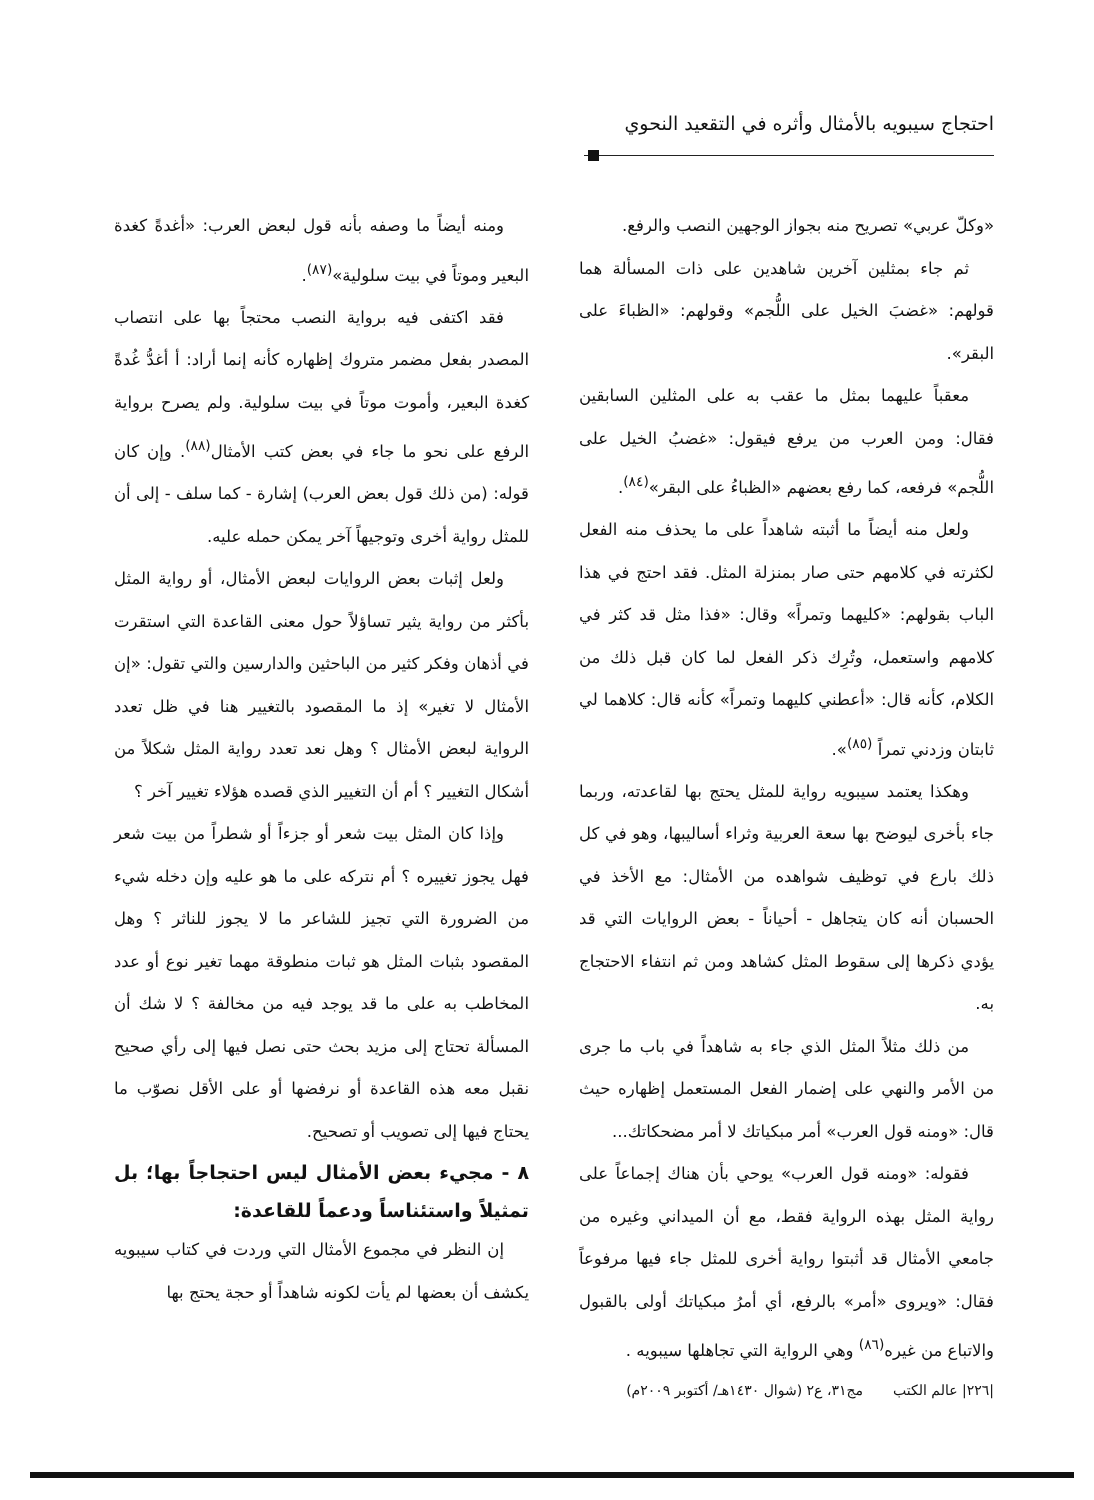احتجاج سيبويه بالأمثال وأثره في التقعيد النحوي
«وكلّ عربي» تصريح منه بجواز الوجهين النصب والرفع.
ثم جاء بمثلين آخرين شاهدين على ذات المسألة هما قولهم: «غضبَ الخيل على اللُّجم» وقولهم: «الظباءَ على البقر».
معقباً عليهما بمثل ما عقب به على المثلين السابقين فقال: ومن العرب من يرفع فيقول: «غضبُ الخيل على اللُّجم» فرفعه، كما رفع بعضهم «الظباءُ على البقر»<sup>(٨٤)</sup>.
ولعل منه أيضاً ما أثبته شاهداً على ما يحذف منه الفعل لكثرته في كلامهم حتى صار بمنزلة المثل. فقد احتج في هذا الباب بقولهم: «كليهما وتمراً» وقال: «فذا مثل قد كثر في كلامهم واستعمل، وتُرِك ذكر الفعل لما كان قبل ذلك من الكلام، كأنه قال: «أعطني كليهما وتمراً» كأنه قال: كلاهما لي ثابتان وزدني تمراً <sup>(٨٥)</sup>».
وهكذا يعتمد سيبويه رواية للمثل يحتج بها لقاعدته، وربما جاء بأخرى ليوضح بها سعة العربية وثراء أساليبها، وهو في كل ذلك بارع في توظيف شواهده من الأمثال: مع الأخذ في الحسبان أنه كان يتجاهل - أحياناً - بعض الروايات التي قد يؤدي ذكرها إلى سقوط المثل كشاهد ومن ثم انتفاء الاحتجاج به.
من ذلك مثلاً المثل الذي جاء به شاهداً في باب ما جرى من الأمر والنهي على إضمار الفعل المستعمل إظهاره حيث قال: «ومنه قول العرب» أمر مبكياتك لا أمر مضحكاتك...
فقوله: «ومنه قول العرب» يوحي بأن هناك إجماعاً على رواية المثل بهذه الرواية فقط، مع أن الميداني وغيره من جامعي الأمثال قد أثبتوا رواية أخرى للمثل جاء فيها مرفوعاً فقال: «ويروى «أمر» بالرفع، أي أمرُ مبكياتك أولى بالقبول والاتباع من غيره<sup>(٨٦)</sup> وهي الرواية التي تجاهلها سيبويه .
ومنه أيضاً ما وصفه بأنه قول لبعض العرب: «أغدةً كغدة البعير وموتاً في بيت سلولية»<sup>(٨٧)</sup>.
فقد اكتفى فيه برواية النصب محتجاً بها على انتصاب المصدر بفعل مضمر متروك إظهاره كأنه إنما أراد: أ أغدُّ غُدةً كغدة البعير، وأموت موتاً في بيت سلولية. ولم يصرح برواية الرفع على نحو ما جاء في بعض كتب الأمثال<sup>(٨٨)</sup>. وإن كان قوله: (من ذلك قول بعض العرب) إشارة - كما سلف - إلى أن للمثل رواية أخرى وتوجيهاً آخر يمكن حمله عليه.
ولعل إثبات بعض الروايات لبعض الأمثال، أو رواية المثل بأكثر من رواية يثير تساؤلاً حول معنى القاعدة التي استقرت في أذهان وفكر كثير من الباحثين والدارسين والتي تقول: «إن الأمثال لا تغير» إذ ما المقصود بالتغيير هنا في ظل تعدد الرواية لبعض الأمثال ؟ وهل نعد تعدد رواية المثل شكلاً من أشكال التغيير ؟ أم أن التغيير الذي قصده هؤلاء تغيير آخر ؟
وإذا كان المثل بيت شعر أو جزءاً أو شطراً من بيت شعر فهل يجوز تغييره ؟ أم نتركه على ما هو عليه وإن دخله شيء من الضرورة التي تجيز للشاعر ما لا يجوز للناثر ؟ وهل المقصود بثبات المثل هو ثبات منطوقة مهما تغير نوع أو عدد المخاطب به على ما قد يوجد فيه من مخالفة ؟ لا شك أن المسألة تحتاج إلى مزيد بحث حتى نصل فيها إلى رأي صحيح نقبل معه هذه القاعدة أو نرفضها أو على الأقل نصوّب ما يحتاج فيها إلى تصويب أو تصحيح.
٨ - مجيء بعض الأمثال ليس احتجاجاً بها؛ بل تمثيلاً واستئناساً ودعماً للقاعدة:
إن النظر في مجموع الأمثال التي وردت في كتاب سيبويه يكشف أن بعضها لم يأت لكونه شاهداً أو حجة يحتج بها
|٢٢٦| عالم الكتب مج٣١، ع٢ (شوال ١٤٣٠هـ/ أكتوبر ٢٠٠٩م)